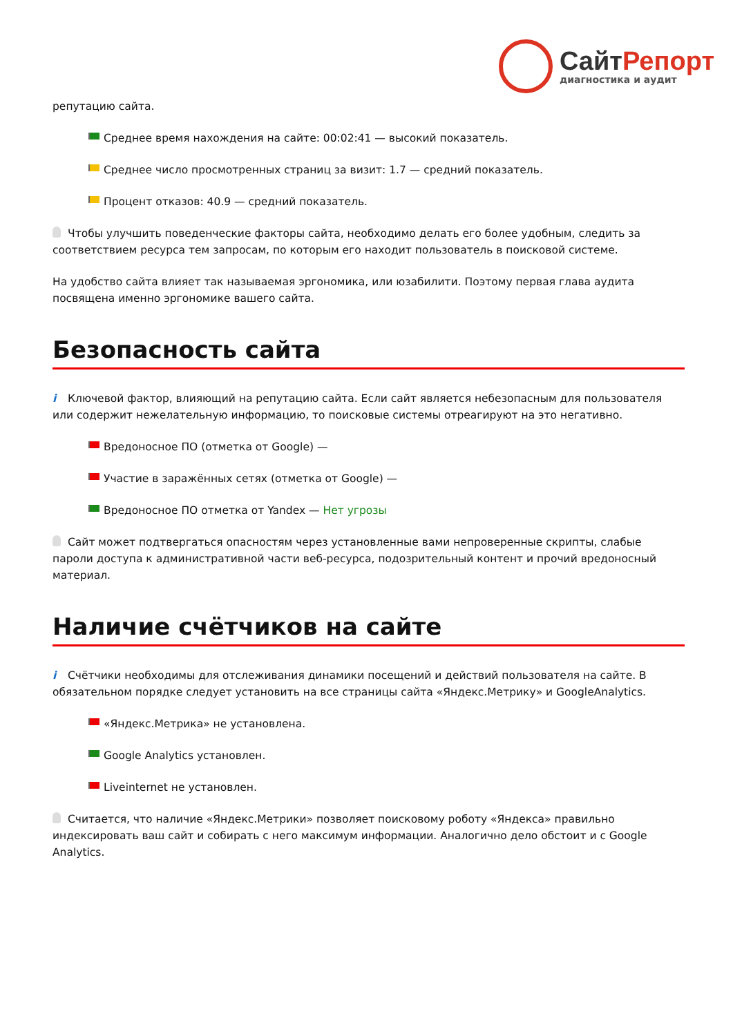СайтРепорт
диагностика и аудит
репутацию сайта.
Среднее время нахождения на сайте: 00:02:41 — высокий показатель.
Среднее число просмотренных страниц за визит: 1.7 — средний показатель.
Процент отказов: 40.9 — средний показатель.
Чтобы улучшить поведенческие факторы сайта, необходимо делать его более удобным, следить за соответствием ресурса тем запросам, по которым его находит пользователь в поисковой системе.
На удобство сайта влияет так называемая эргономика, или юзабилити. Поэтому первая глава аудита посвящена именно эргономике вашего сайта.
Безопасность сайта
i Ключевой фактор, влияющий на репутацию сайта. Если сайт является небезопасным для пользователя или содержит нежелательную информацию, то поисковые системы отреагируют на это негативно.
Вредоносное ПО (отметка от Google) —
Участие в заражённых сетях (отметка от Google) —
Вредоносное ПО отметка от Yandex — Нет угрозы
Сайт может подтвергаться опасностям через установленные вами непроверенные скрипты, слабые пароли доступа к административной части веб-ресурса, подозрительный контент и прочий вредоносный материал.
Наличие счётчиков на сайте
i Счётчики необходимы для отслеживания динамики посещений и действий пользователя на сайте. В обязательном порядке следует установить на все страницы сайта «Яндекс.Метрику» и GoogleAnalytics.
«Яндекс.Метрика» не установлена.
Google Analytics установлен.
Liveinternet не установлен.
Считается, что наличие «Яндекс.Метрики» позволяет поисковому роботу «Яндекса» правильно индексировать ваш сайт и собирать с него максимум информации. Аналогично дело обстоит и с Google Analytics.